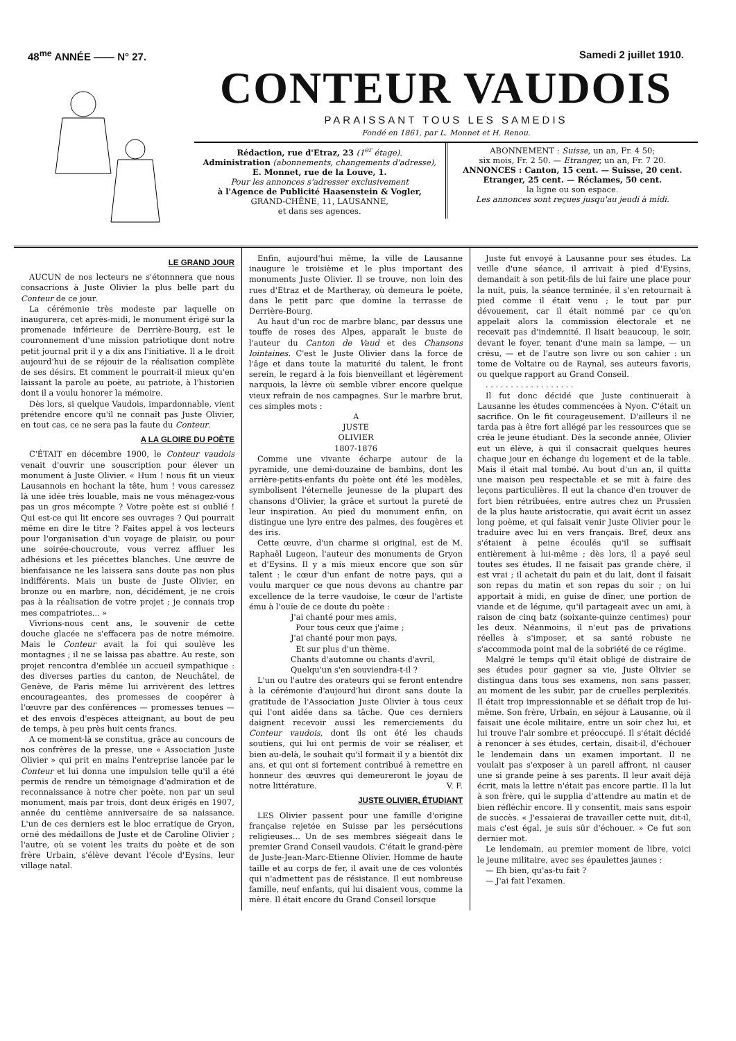48<sup>me</sup> ANNÉE —— N° 27. Samedi 2 juillet 1910.
CONTEUR VAUDOIS
PARAISSANT TOUS LES SAMEDIS
Fondé en 1861, par L. Monnet et H. Renou.
Rédaction, rue d'Etraz, 23 (1<sup>er</sup> étage).
Administration (abonnements, changements d'adresse),
E. Monnet, rue de la Louve, 1.
Pour les annonces s'adresser exclusivement
à l'Agence de Publicité Haasenstein & Vogler,
GRAND-CHÊNE, 11, LAUSANNE,
et dans ses agences.
ABONNEMENT : Suisse, un an, Fr. 4 50;
six mois, Fr. 2 50. — Etranger, un an, Fr. 7 20.
ANNONCES : Canton, 15 cent. — Suisse, 20 cent.
Etranger, 25 cent. — Réclames, 50 cent.
la ligne ou son espace.
Les annonces sont reçues jusqu'au jeudi à midi.
LE GRAND JOUR
AUCUN de nos lecteurs ne s'étonnnera que nous consacrions à Juste Olivier la plus belle part du Conteur de ce jour.
La cérémonie très modeste par laquelle on inaugurera, cet après-midi, le monument érigé sur la promenade inférieure de Derrière-Bourg, est le couronnement d'une mission patriotique dont notre petit journal prit il y a dix ans l'initiative. Il a le droit aujourd'hui de se réjouir de la réalisation complète de ses désirs. Et comment le pourrait-il mieux qu'en laissant la parole au poète, au patriote, à l'historien dont il a voulu honorer la mémoire.
Dès lors, si quelque Vaudois, impardonnable, vient prétendre encore qu'il ne connaît pas Juste Olivier, en tout cas, ce ne sera pas la faute du Conteur.
A LA GLOIRE DU POÈTE
C'ÉTAIT en décembre 1900, le Conteur vaudois venait d'ouvrir une souscription pour élever un monument à Juste Olivier. « Hum ! nous fit un vieux Lausannois en hochant la tête, hum ! vous caressez là une idée très louable, mais ne vous ménagez-vous pas un gros mécompte ? Votre poète est si oublié ! Qui est-ce qui lit encore ses ouvrages ? Qui pourrait même en dire le titre ? Faites appel à vos lecteurs pour l'organisation d'un voyage de plaisir, ou pour une soirée-choucroute, vous verrez affluer les adhésions et les piécettes blanches. Une œuvre de bienfaisance ne les laissera sans doute pas non plus indifférents. Mais un buste de Juste Olivier, en bronze ou en marbre, non, décidément, je ne crois pas à la réalisation de votre projet ; je connais trop mes compatriotes... »
Vivrions-nous cent ans, le souvenir de cette douche glacée ne s'effacera pas de notre mémoire. Mais le Conteur avait la foi qui soulève les montagnes ; il ne se laissa pas abattre. Au reste, son projet rencontra d'emblée un accueil sympathique : des diverses parties du canton, de Neuchâtel, de Genève, de Paris même lui arrivèrent des lettres encourageantes, des promesses de coopérer à l'œuvre par des conférences — promesses tenues — et des envois d'espèces atteignant, au bout de peu de temps, à peu près huit cents francs.
A ce moment-là se constitua, grâce au concours de nos confrères de la presse, une « Association Juste Olivier » qui prit en mains l'entreprise lancée par le Conteur et lui donna une impulsion telle qu'il a été permis de rendre un témoignage d'admiration et de reconnaissance à notre cher poète, non par un seul monument, mais par trois, dont deux érigés en 1907, année du centième anniversaire de sa naissance. L'un de ces derniers est le bloc erratique de Gryon, orné des médaillons de Juste et de Caroline Olivier ; l'autre, où se voient les traits du poète et de son frère Urbain, s'élève devant l'école d'Eysins, leur village natal.
Enfin, aujourd'hui même, la ville de Lausanne inaugure le troisième et le plus important des monuments Juste Olivier. Il se trouve, non loin des rues d'Etraz et de Martheray, où demeura le poète, dans le petit parc que domine la terrasse de Derrière-Bourg.
Au haut d'un roc de marbre blanc, par dessus une touffe de roses des Alpes, apparaît le buste de l'auteur du Canton de Vaud et des Chansons lointaines. C'est le Juste Olivier dans la force de l'âge et dans toute la maturité du talent, le front serein, le regard à la fois bienveillant et légèrement narquois, la lèvre où semble vibrer encore quelque vieux refrain de nos campagnes. Sur le marbre brut, ces simples mots :
A
JUSTE
OLIVIER
1807-1876
Comme une vivante écharpe autour de la pyramide, une demi-douzaine de bambins, dont les arrière-petits-enfants du poète ont été les modèles, symbolisent l'éternelle jeunesse de la plupart des chansons d'Olivier, la grâce et surtout la pureté de leur inspiration. Au pied du monument enfin, on distingue une lyre entre des palmes, des fougères et des iris.
Cette œuvre, d'un charme si original, est de M. Raphaël Lugeon, l'auteur des monuments de Gryon et d'Eysins. Il y a mis mieux encore que son sûr talent : le cœur d'un enfant de notre pays, qui a voulu marquer ce que nous devons au chantre par excellence de la terre vaudoise, le cœur de l'artiste ému à l'ouïe de ce doute du poète :
J'ai chanté pour mes amis,
Pour tous ceux que j'aime ;
J'ai chanté pour mon pays,
Et sur plus d'un thème.
Chants d'automne ou chants d'avril,
Quelqu'un s'en souviendra-t-il ?
L'un ou l'autre des orateurs qui se feront entendre à la cérémonie d'aujourd'hui diront sans doute la gratitude de l'Association Juste Olivier à tous ceux qui l'ont aidée dans sa tâche. Que ces derniers daignent recevoir aussi les remerciements du Conteur vaudois, dont ils ont été les chauds soutiens, qui lui ont permis de voir se réaliser, et bien au-delà, le souhait qu'il formait il y a bientôt dix ans, et qui ont si fortement contribué à remettre en honneur des œuvres qui demeureront le joyau de notre littérature. V. F.
JUSTE OLIVIER, ÉTUDIANT
LES Olivier passent pour une famille d'origine française rejetée en Suisse par les persécutions religieuses... Un de ses membres siégeait dans le premier Grand Conseil vaudois. C'était le grand-père de Juste-Jean-Marc-Etienne Olivier. Homme de haute taille et au corps de fer, il avait une de ces volontés qui n'admettent pas de résistance. Il eut nombreuse famille, neuf enfants, qui lui disaient vous, comme la mère. Il était encore du Grand Conseil lorsque
Juste fut envoyé à Lausanne pour ses études. La veille d'une séance, il arrivait à pied d'Eysins, demandait à son petit-fils de lui faire une place pour la nuit, puis, la séance terminée, il s'en retournait à pied comme il était venu ; le tout par pur dévouement, car il était nommé par ce qu'on appelait alors la commission électorale et ne recevait pas d'indemnité. Il lisait beaucoup, le soir, devant le foyer, tenant d'une main sa lampe, — un crésu, — et de l'autre son livre ou son cahier : un tome de Voltaire ou de Raynal, ses auteurs favoris, ou quelque rapport au Grand Conseil.
. . . . . . . . . . . . . . . . . .
Il fut donc décidé que Juste continuerait à Lausanne les études commencées à Nyon. C'était un sacrifice. On le fit courageusement. D'ailleurs il ne tarda pas à être fort allégé par les ressources que se créa le jeune étudiant. Dès la seconde année, Olivier eut un élève, à qui il consacrait quelques heures chaque jour en échange du logement et de la table. Mais il était mal tombé. Au bout d'un an, il quitta une maison peu respectable et se mit à faire des leçons particulières. Il eut la chance d'en trouver de fort bien rétribuées, entre autres chez un Prussien de la plus haute aristocratie, qui avait écrit un assez long poème, et qui faisait venir Juste Olivier pour le traduire avec lui en vers français. Bref, deux ans s'étaient à peine écoulés qu'il se suffisait entièrement à lui-même ; dès lors, il a payé seul toutes ses études. Il ne faisait pas grande chère, il est vrai ; il achetait du pain et du lait, dont il faisait son repas du matin et son repas du soir ; on lui apportait à midi, en guise de dîner, une portion de viande et de légume, qu'il partageait avec un ami, à raison de cinq batz (soixante-quinze centimes) pour les deux. Néanmoins, il n'eut pas de privations réelles à s'imposer, et sa santé robuste ne s'accommoda point mal de la sobriété de ce régime.
Malgré le temps qu'il était obligé de distraire de ses études pour gagner sa vie, Juste Olivier se distingua dans tous ses examens, non sans passer, au moment de les subir, par de cruelles perplexités. Il était trop impressionnable et se défiait trop de lui-même. Son frère, Urbain, en séjour à Lausanne, où il faisait une école militaire, entre un soir chez lui, et lui trouve l'air sombre et préoccupé. Il s'était décidé à renoncer à ses études, certain, disait-il, d'échouer le lendemain dans un examen important. Il ne voulait pas s'exposer à un pareil affront, ni causer une si grande peine à ses parents. Il leur avait déjà écrit, mais la lettre n'était pas encore partie. Il la lut à son frère, qui le supplia d'attendre au matin et de bien réfléchir encore. Il y consentit, mais sans espoir de succès. « J'essaierai de travailler cette nuit, dit-il, mais c'est égal, je suis sûr d'échouer. » Ce fut son dernier mot.
Le lendemain, au premier moment de libre, voici le jeune militaire, avec ses épaulettes jaunes :
— Eh bien, qu'as-tu fait ?
— J'ai fait l'examen.